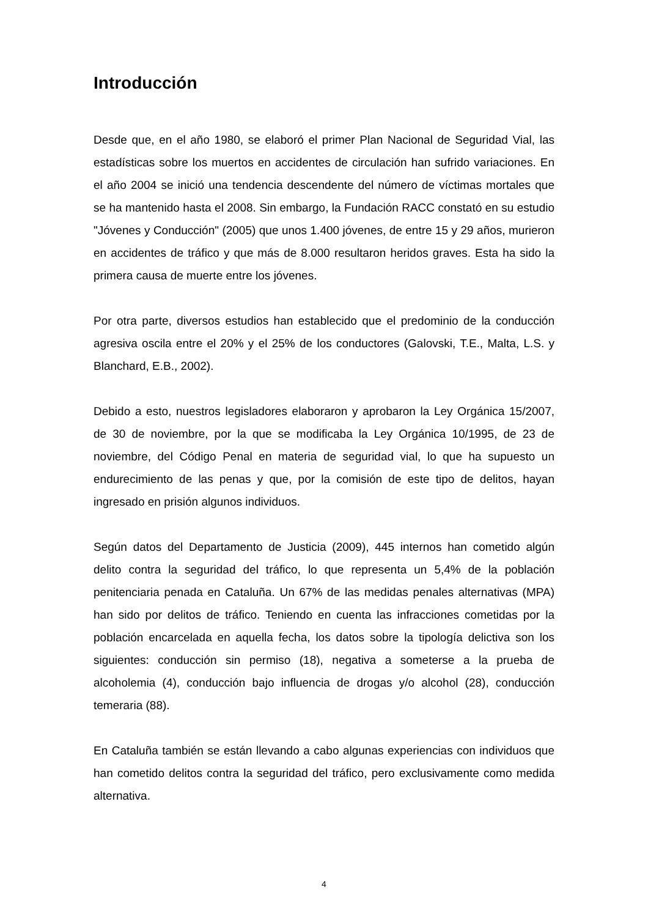Introducción
Desde que, en el año 1980, se elaboró el primer Plan Nacional de Seguridad Vial, las estadísticas sobre los muertos en accidentes de circulación han sufrido variaciones. En el año 2004 se inició una tendencia descendente del número de víctimas mortales que se ha mantenido hasta el 2008. Sin embargo, la Fundación RACC constató en su estudio "Jóvenes y Conducción" (2005) que unos 1.400 jóvenes, de entre 15 y 29 años, murieron en accidentes de tráfico y que más de 8.000 resultaron heridos graves. Esta ha sido la primera causa de muerte entre los jóvenes.
Por otra parte, diversos estudios han establecido que el predominio de la conducción agresiva oscila entre el 20% y el 25% de los conductores (Galovski, T.E., Malta, L.S. y Blanchard, E.B., 2002).
Debido a esto, nuestros legisladores elaboraron y aprobaron la Ley Orgánica 15/2007, de 30 de noviembre, por la que se modificaba la Ley Orgánica 10/1995, de 23 de noviembre, del Código Penal en materia de seguridad vial, lo que ha supuesto un endurecimiento de las penas y que, por la comisión de este tipo de delitos, hayan ingresado en prisión algunos individuos.
Según datos del Departamento de Justicia (2009), 445 internos han cometido algún delito contra la seguridad del tráfico, lo que representa un 5,4% de la población penitenciaria penada en Cataluña. Un 67% de las medidas penales alternativas (MPA) han sido por delitos de tráfico. Teniendo en cuenta las infracciones cometidas por la población encarcelada en aquella fecha, los datos sobre la tipología delictiva son los siguientes: conducción sin permiso (18), negativa a someterse a la prueba de alcoholemia (4), conducción bajo influencia de drogas y/o alcohol (28), conducción temeraria (88).
En Cataluña también se están llevando a cabo algunas experiencias con individuos que han cometido delitos contra la seguridad del tráfico, pero exclusivamente como medida alternativa.
4